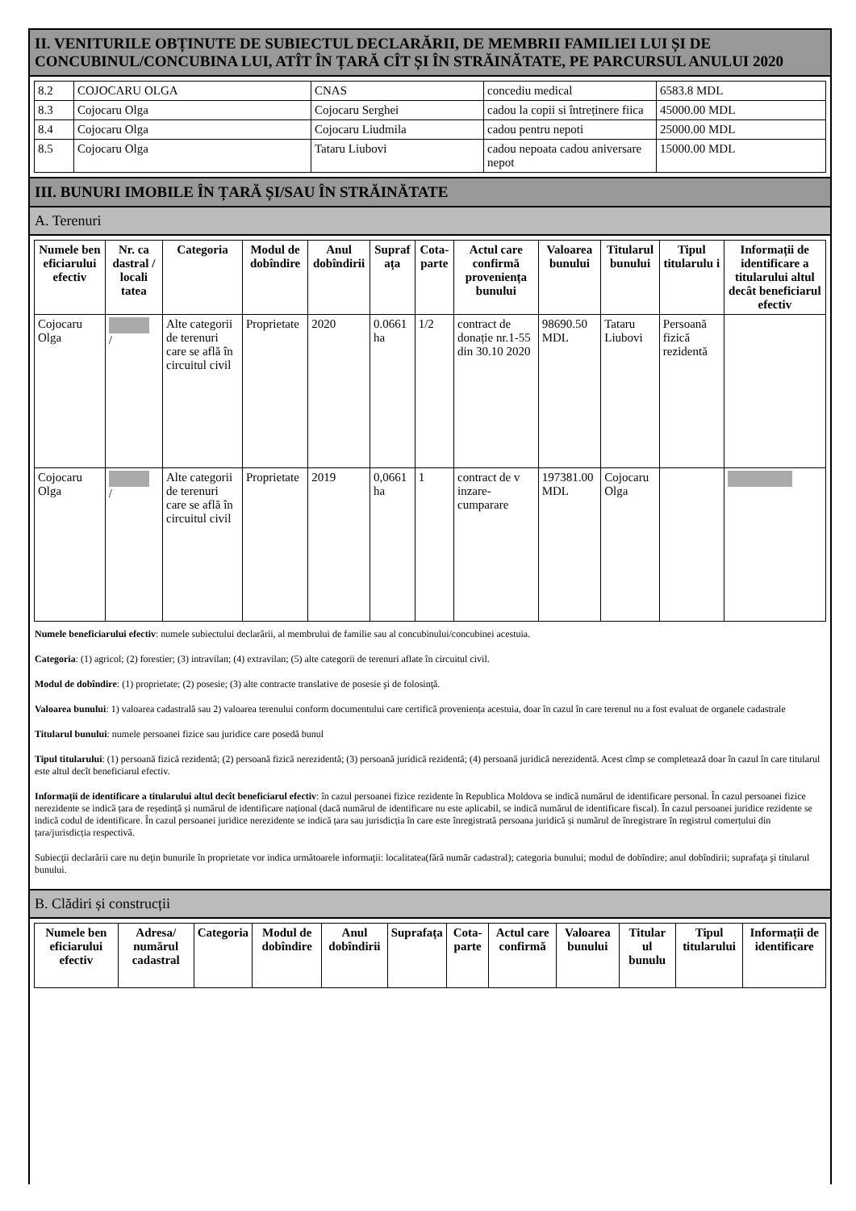II. VENITURILE OBȚINUTE DE SUBIECTUL DECLARĂRII, DE MEMBRII FAMILIEI LUI ȘI DE CONCUBINUL/CONCUBINA LUI, ATÎT ÎN ȚARĂ CÎT ȘI ÎN STRĂINĂTATE, PE PARCURSUL ANULUI 2020
| 8.2 | COJOCARU OLGA | CNAS | concediu medical | 6583.8 MDL |
| 8.3 | Cojocaru Olga | Cojocaru Serghei | cadou la copii si întreținere fiica | 45000.00 MDL |
| 8.4 | Cojocaru Olga | Cojocaru Liudmila | cadou pentru nepoti | 25000.00 MDL |
| 8.5 | Cojocaru Olga | Tataru Liubovi | cadou nepoata cadou aniversare nepot | 15000.00 MDL |
III. BUNURI IMOBILE ÎN ȚARĂ ȘI/SAU ÎN STRĂINĂTATE
A. Terenuri
| Numele ben eficiarului efectiv | Nr. ca dastral / locali tatea | Categoria | Modul de dobîndire | Anul dobîndirii | Supraf ața | Cota-parte | Actul care confirmă proveniența bunului | Valoarea bunului | Titularul bunului | Tipul titularulu i | Informații de identificare a titularului altul decât beneficiarul efectiv |
| --- | --- | --- | --- | --- | --- | --- | --- | --- | --- | --- | --- |
| Cojocaru Olga | / | Alte categorii de terenuri care se află în circuitul civil | Proprietate | 2020 | 0.0661 ha | 1/2 | contract de donație nr.1-55 din 30.10 2020 | 98690.50 MDL | Tataru Liubovi | Persoană fizică rezidentă | |
| Cojocaru Olga | / | Alte categorii de terenuri care se află în circuitul civil | Proprietate | 2019 | 0,0661 ha | 1 | contract de v inzare-cumparare | 197381.00 MDL | Cojocaru Olga | | |
Numele beneficiarului efectiv: numele subiectului declarării, al membrului de familie sau al concubinului/concubinei acestuia.
Categoria: (1) agricol; (2) forestier; (3) intravilan; (4) extravilan; (5) alte categorii de terenuri aflate în circuitul civil.
Modul de dobîndire: (1) proprietate; (2) posesie; (3) alte contracte translative de posesie şi de folosinţă.
Valoarea bunului: 1) valoarea cadastrală sau 2) valoarea terenului conform documentului care certifică proveniența acestuia, doar în cazul în care terenul nu a fost evaluat de organele cadastrale
Titularul bunului: numele persoanei fizice sau juridice care posedă bunul
Tipul titularului: (1) persoană fizică rezidentă; (2) persoană fizică nerezidentă; (3) persoană juridică rezidentă; (4) persoană juridică nerezidentă. Acest cîmp se completează doar în cazul în care titularul este altul decît beneficiarul efectiv.
Informații de identificare a titularului altul decît beneficiarul efectiv: în cazul persoanei fizice rezidente în Republica Moldova se indică numărul de identificare personal. În cazul persoanei fizice nerezidente se indică țara de reședință și numărul de identificare național (dacă numărul de identificare nu este aplicabil, se indică numărul de identificare fiscal). În cazul persoanei juridice rezidente se indică codul de identificare. În cazul persoanei juridice nerezidente se indică țara sau jurisdicția în care este înregistrată persoana juridică și numărul de înregistrare în registrul comerțului din țara/jurisdicția respectivă.
Subiecţii declarării care nu deţin bunurile în proprietate vor indica următoarele informaţii: localitatea(fără număr cadastral); categoria bunului; modul de dobîndire; anul dobîndirii; suprafaţa şi titularul bunului.
B. Clădiri și construcții
| Numele ben eficiarului efectiv | Adresa/ numărul cadastral | Categoria | Modul de dobîndire | Anul dobîndirii | Suprafața | Cota-parte | Actul care confirmă | Valoarea bunului | Titular ul bunulu | Tipul titularului | Informații de identificare |
| --- | --- | --- | --- | --- | --- | --- | --- | --- | --- | --- | --- |